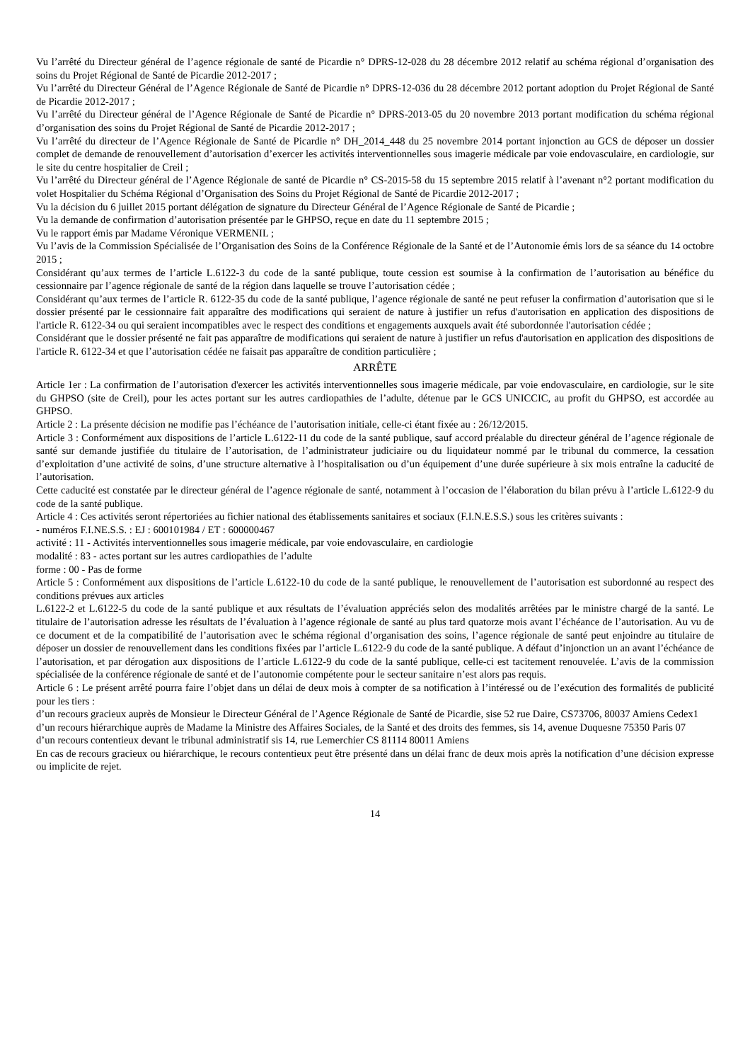Vu l’arrêté du Directeur général de l’agence régionale de santé de Picardie n° DPRS-12-028 du 28 décembre 2012 relatif au schéma régional d’organisation des soins du Projet Régional de Santé de Picardie 2012-2017 ;
Vu l’arrêté du Directeur Général de l’Agence Régionale de Santé de Picardie n° DPRS-12-036 du 28 décembre 2012 portant adoption du Projet Régional de Santé de Picardie 2012-2017 ;
Vu l’arrêté du Directeur général de l’Agence Régionale de Santé de Picardie n° DPRS-2013-05 du 20 novembre 2013 portant modification du schéma régional d’organisation des soins du Projet Régional de Santé de Picardie 2012-2017 ;
Vu l’arrêté du directeur de l’Agence Régionale de Santé de Picardie n° DH_2014_448 du 25 novembre 2014 portant injonction au GCS de déposer un dossier complet de demande de renouvellement d’autorisation d’exercer les activités interventionnelles sous imagerie médicale par voie endovasculaire, en cardiologie, sur le site du centre hospitalier de Creil ;
Vu l’arrêté du Directeur général de l’Agence Régionale de santé de Picardie n° CS-2015-58 du 15 septembre 2015 relatif à l’avenant n°2 portant modification du volet Hospitalier du Schéma Régional d’Organisation des Soins du Projet Régional de Santé de Picardie 2012-2017 ;
Vu la décision du 6 juillet 2015 portant délégation de signature du Directeur Général de l’Agence Régionale de Santé de Picardie ;
Vu la demande de confirmation d’autorisation présentée par le GHPSO, reçue en date du 11 septembre 2015 ;
Vu le rapport émis par Madame Véronique VERMENIL ;
Vu l’avis de la Commission Spécialisée de l’Organisation des Soins de la Conférence Régionale de la Santé et de l’Autonomie émis lors de sa séance du 14 octobre 2015 ;
Considérant qu’aux termes de l’article L.6122-3 du code de la santé publique, toute cession est soumise à la confirmation de l’autorisation au bénéfice du cessionnaire par l’agence régionale de santé de la région dans laquelle se trouve l’autorisation cédée ;
Considérant qu’aux termes de l’article R. 6122-35 du code de la santé publique, l’agence régionale de santé ne peut refuser la confirmation d’autorisation que si le dossier présenté par le cessionnaire fait apparaître des modifications qui seraient de nature à justifier un refus d'autorisation en application des dispositions de l'article R. 6122-34 ou qui seraient incompatibles avec le respect des conditions et engagements auxquels avait été subordonnée l'autorisation cédée ;
Considérant que le dossier présenté ne fait pas apparaître de modifications qui seraient de nature à justifier un refus d'autorisation en application des dispositions de l'article R. 6122-34 et que l’autorisation cédée ne faisait pas apparaître de condition particulière ;
ARRÊTE
Article 1er : La confirmation de l’autorisation d'exercer les activités interventionnelles sous imagerie médicale, par voie endovasculaire, en cardiologie, sur le site du GHPSO (site de Creil), pour les actes portant sur les autres cardiopathies de l’adulte, détenue par le GCS UNICCIC, au profit du GHPSO, est accordée au GHPSO.
Article 2 : La présente décision ne modifie pas l’échéance de l’autorisation initiale, celle-ci étant fixée au : 26/12/2015.
Article 3 : Conformément aux dispositions de l’article L.6122-11 du code de la santé publique, sauf accord préalable du directeur général de l’agence régionale de santé sur demande justifiée du titulaire de l’autorisation, de l’administrateur judiciaire ou du liquidateur nommé par le tribunal du commerce, la cessation d’exploitation d’une activité de soins, d’une structure alternative à l’hospitalisation ou d’un équipement d’une durée supérieure à six mois entraîne la caducité de l’autorisation.
Cette caducité est constatée par le directeur général de l’agence régionale de santé, notamment à l’occasion de l’élaboration du bilan prévu à l’article L.6122-9 du code de la santé publique.
Article 4 : Ces activités seront répertoriées au fichier national des établissements sanitaires et sociaux (F.I.N.E.S.S.) sous les critères suivants :
- numéros F.I.NE.S.S. : EJ : 600101984 / ET : 600000467
activité : 11 - Activités interventionnelles sous imagerie médicale, par voie endovasculaire, en cardiologie
modalité : 83 - actes portant sur les autres cardiopathies de l’adulte
forme : 00 - Pas de forme
Article 5 : Conformément aux dispositions de l’article L.6122-10 du code de la santé publique, le renouvellement de l’autorisation est subordonné au respect des conditions prévues aux articles
L.6122-2 et L.6122-5 du code de la santé publique et aux résultats de l’évaluation appréciés selon des modalités arrêtées par le ministre chargé de la santé. Le titulaire de l’autorisation adresse les résultats de l’évaluation à l’agence régionale de santé au plus tard quatorze mois avant l’échéance de l’autorisation. Au vu de ce document et de la compatibilité de l’autorisation avec le schéma régional d’organisation des soins, l’agence régionale de santé peut enjoindre au titulaire de déposer un dossier de renouvellement dans les conditions fixées par l’article L.6122-9 du code de la santé publique. A défaut d’injonction un an avant l’échéance de l’autorisation, et par dérogation aux dispositions de l’article L.6122-9 du code de la santé publique, celle-ci est tacitement renouvelée. L’avis de la commission spécialisée de la conférence régionale de santé et de l’autonomie compétente pour le secteur sanitaire n’est alors pas requis.
Article 6 : Le présent arrêté pourra faire l’objet dans un délai de deux mois à compter de sa notification à l’intéressé ou de l’exécution des formalités de publicité pour les tiers :
d’un recours gracieux auprès de Monsieur le Directeur Général de l’Agence Régionale de Santé de Picardie, sise 52 rue Daire, CS73706, 80037 Amiens Cedex1
d’un recours hiérarchique auprès de Madame la Ministre des Affaires Sociales, de la Santé et des droits des femmes, sis 14, avenue Duquesne 75350 Paris 07
d’un recours contentieux devant le tribunal administratif sis 14, rue Lemerchier CS 81114 80011 Amiens
En cas de recours gracieux ou hiérarchique, le recours contentieux peut être présenté dans un délai franc de deux mois après la notification d’une décision expresse ou implicite de rejet.
14